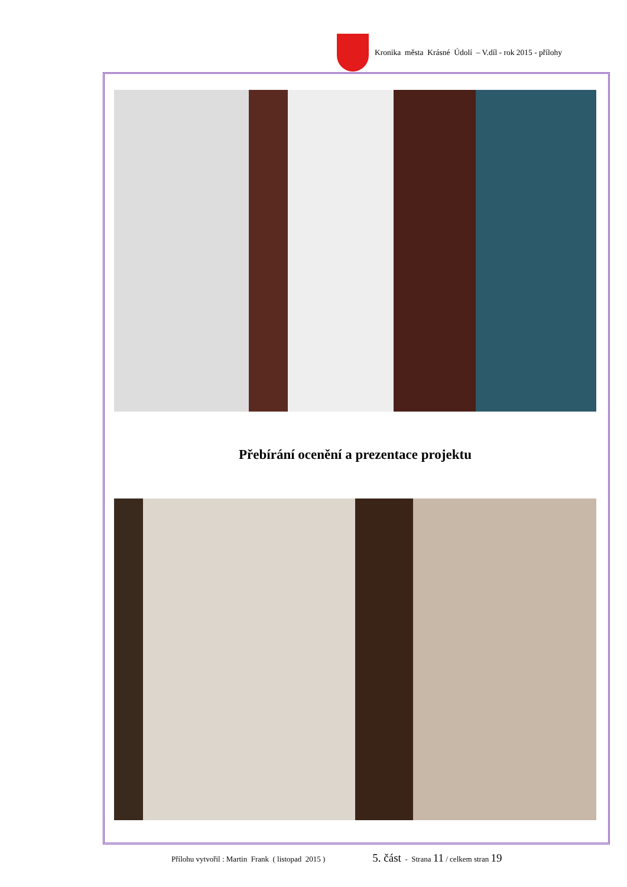Kronika města Krásné Údolí – V.díl - rok 2015 - přílohy
Přebírání ocenění a prezentace projektu
Přílohu vytvořil : Martin Frank ( listopad 2015 ) 5. část - Strana 11 / celkem stran 19